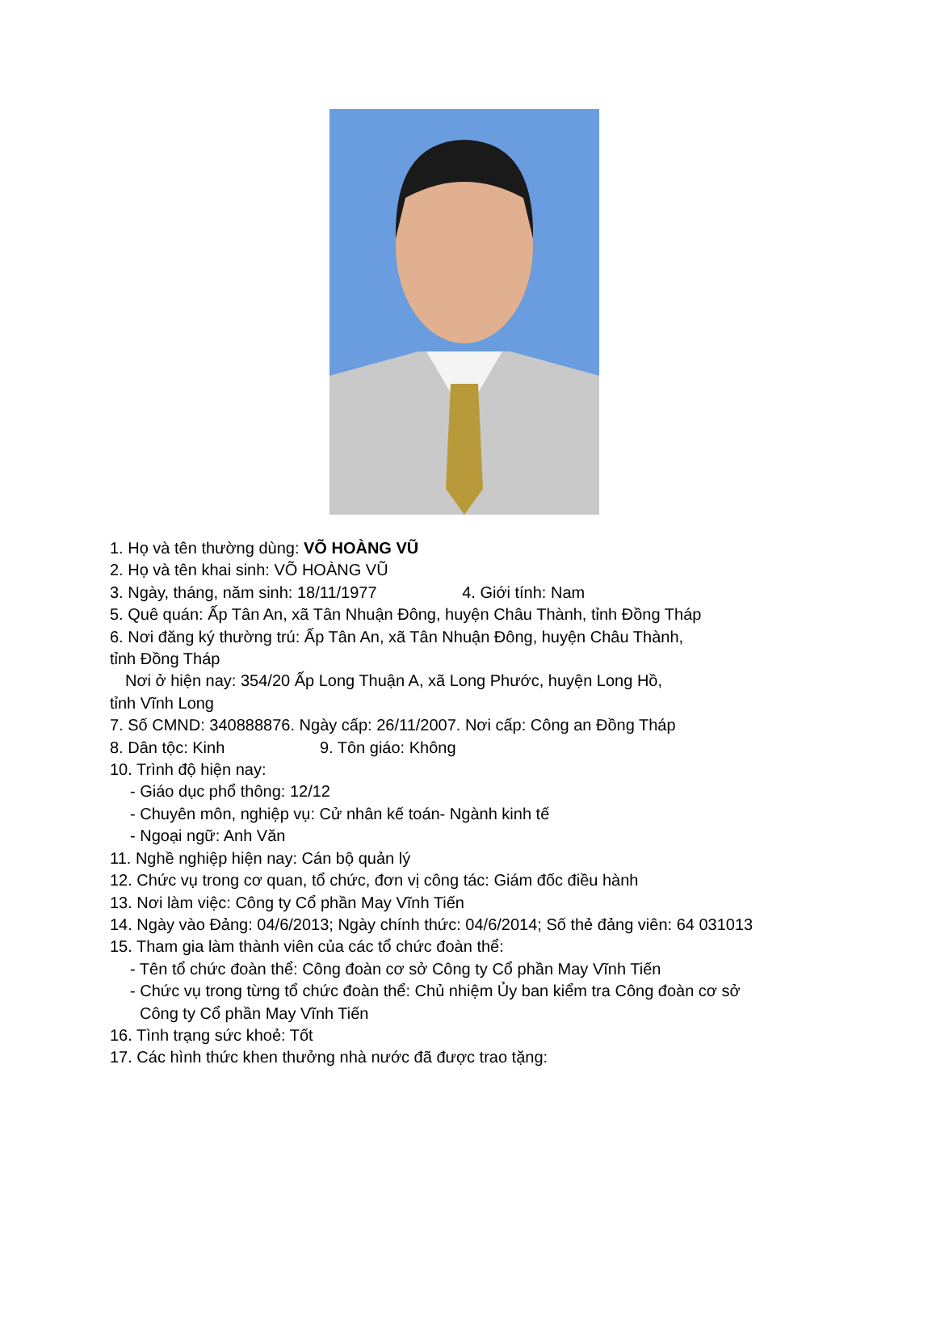1. Họ và tên thường dùng: VÕ HOÀNG VŨ
2. Họ và tên khai sinh: VÕ HOÀNG VŨ
3. Ngày, tháng, năm sinh: 18/11/1977 4. Giới tính: Nam
5. Quê quán: Ấp Tân An, xã Tân Nhuận Đông, huyện Châu Thành, tỉnh Đồng Tháp
6. Nơi đăng ký thường trú: Ấp Tân An, xã Tân Nhuận Đông, huyện Châu Thành,
tỉnh Đồng Tháp
Nơi ở hiện nay: 354/20 Ấp Long Thuận A, xã Long Phước, huyện Long Hồ,
tỉnh Vĩnh Long
7. Số CMND: 340888876. Ngày cấp: 26/11/2007. Nơi cấp: Công an Đồng Tháp
8. Dân tộc: Kinh 9. Tôn giáo: Không
10. Trình độ hiện nay:
- Giáo dục phổ thông: 12/12
- Chuyên môn, nghiệp vụ: Cử nhân kế toán- Ngành kinh tế
- Ngoại ngữ: Anh Văn
11. Nghề nghiệp hiện nay: Cán bộ quản lý
12. Chức vụ trong cơ quan, tổ chức, đơn vị công tác: Giám đốc điều hành
13. Nơi làm việc: Công ty Cổ phần May Vĩnh Tiến
14. Ngày vào Đảng: 04/6/2013; Ngày chính thức: 04/6/2014; Số thẻ đảng viên: 64 031013
15. Tham gia làm thành viên của các tổ chức đoàn thể:
- Tên tổ chức đoàn thể: Công đoàn cơ sở Công ty Cổ phần May Vĩnh Tiến
- Chức vụ trong từng tổ chức đoàn thể: Chủ nhiệm Ủy ban kiểm tra Công đoàn cơ sở
Công ty Cổ phần May Vĩnh Tiến
16. Tình trạng sức khoẻ: Tốt
17. Các hình thức khen thưởng nhà nước đã được trao tặng: